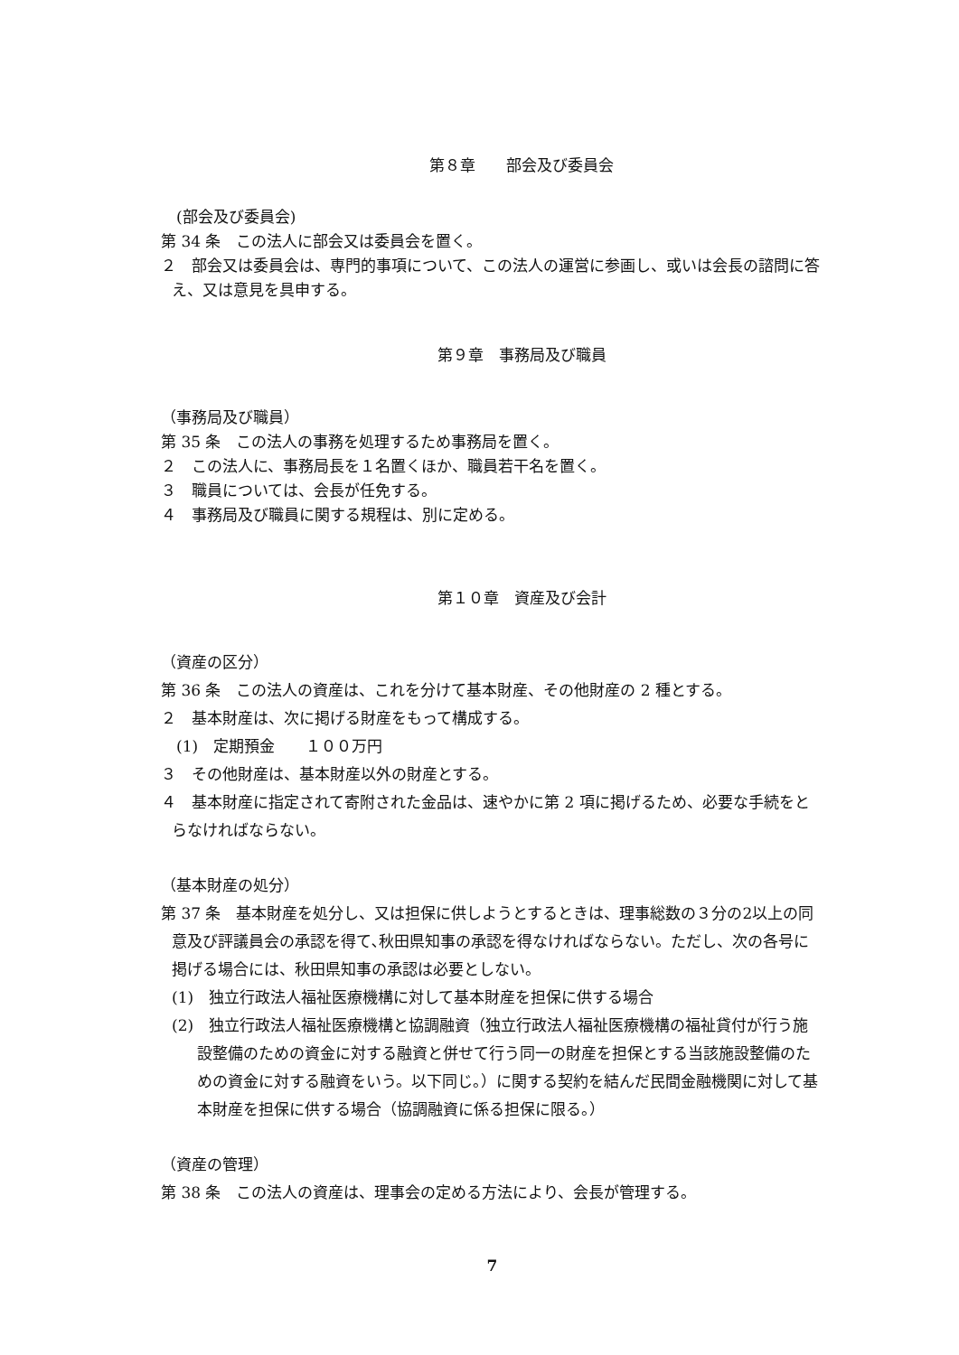第８章　　部会及び委員会
　(部会及び委員会)
第 34 条　この法人に部会又は委員会を置く。
２　部会又は委員会は、専門的事項について、この法人の運営に参画し、或いは会長の諮問に答え、又は意見を具申する。
第９章　事務局及び職員
（事務局及び職員）
第 35 条　この法人の事務を処理するため事務局を置く。
２　この法人に、事務局長を１名置くほか、職員若干名を置く。
３　職員については、会長が任免する。
４　事務局及び職員に関する規程は、別に定める。
第１０章　資産及び会計
（資産の区分）
第 36 条　この法人の資産は、これを分けて基本財産、その他財産の 2 種とする。
２　基本財産は、次に掲げる財産をもって構成する。
　(1)　定期預金　　１００万円
３　その他財産は、基本財産以外の財産とする。
４　基本財産に指定されて寄附された金品は、速やかに第 2 項に掲げるため、必要な手続をとらなければならない。
（基本財産の処分）
第 37 条　基本財産を処分し、又は担保に供しようとするときは、理事総数の３分の2以上の同意及び評議員会の承認を得て､秋田県知事の承認を得なければならない。ただし、次の各号に掲げる場合には、秋田県知事の承認は必要としない。
(1)　独立行政法人福祉医療機構に対して基本財産を担保に供する場合
(2)　独立行政法人福祉医療機構と協調融資（独立行政法人福祉医療機構の福祉貸付が行う施設整備のための資金に対する融資と併せて行う同一の財産を担保とする当該施設整備のための資金に対する融資をいう。以下同じ。）に関する契約を結んだ民間金融機関に対して基本財産を担保に供する場合（協調融資に係る担保に限る。）
（資産の管理）
第 38 条　この法人の資産は、理事会の定める方法により、会長が管理する。
7